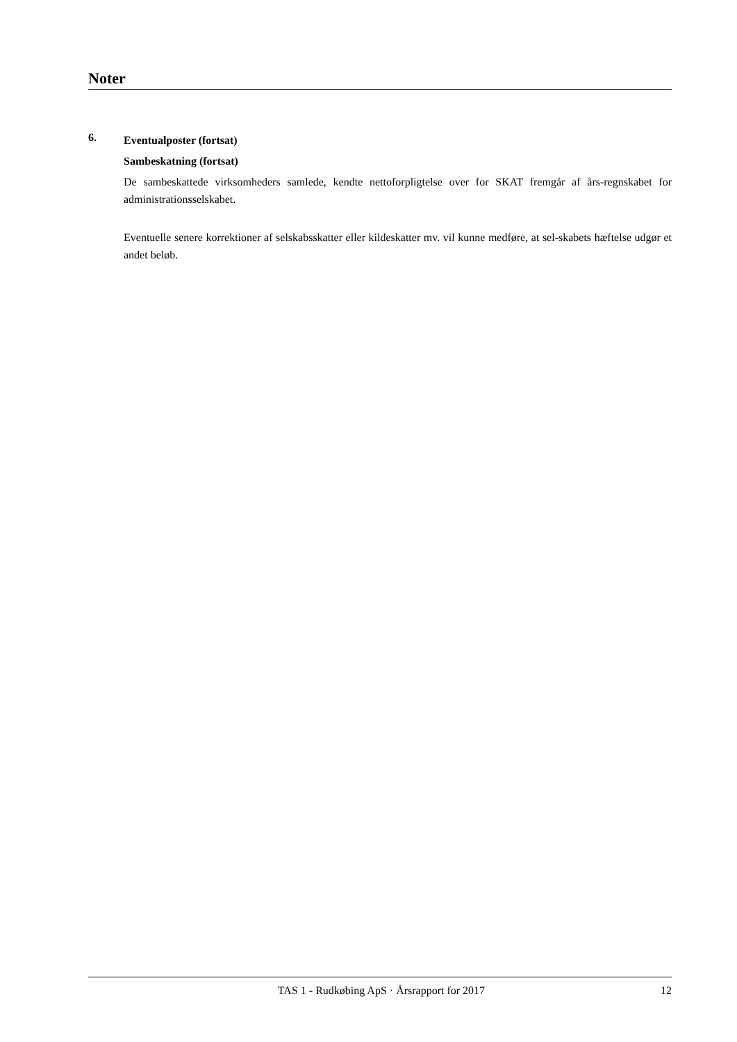Noter
6.
Eventualposter (fortsat)
Sambeskatning (fortsat)
De sambeskattede virksomheders samlede, kendte nettoforpligtelse over for SKAT fremgår af års-regnskabet for administrationsselskabet.
Eventuelle senere korrektioner af selskabsskatter eller kildeskatter mv. vil kunne medføre, at sel-skabets hæftelse udgør et andet beløb.
TAS 1 - Rudkøbing ApS · Årsrapport for 2017 12